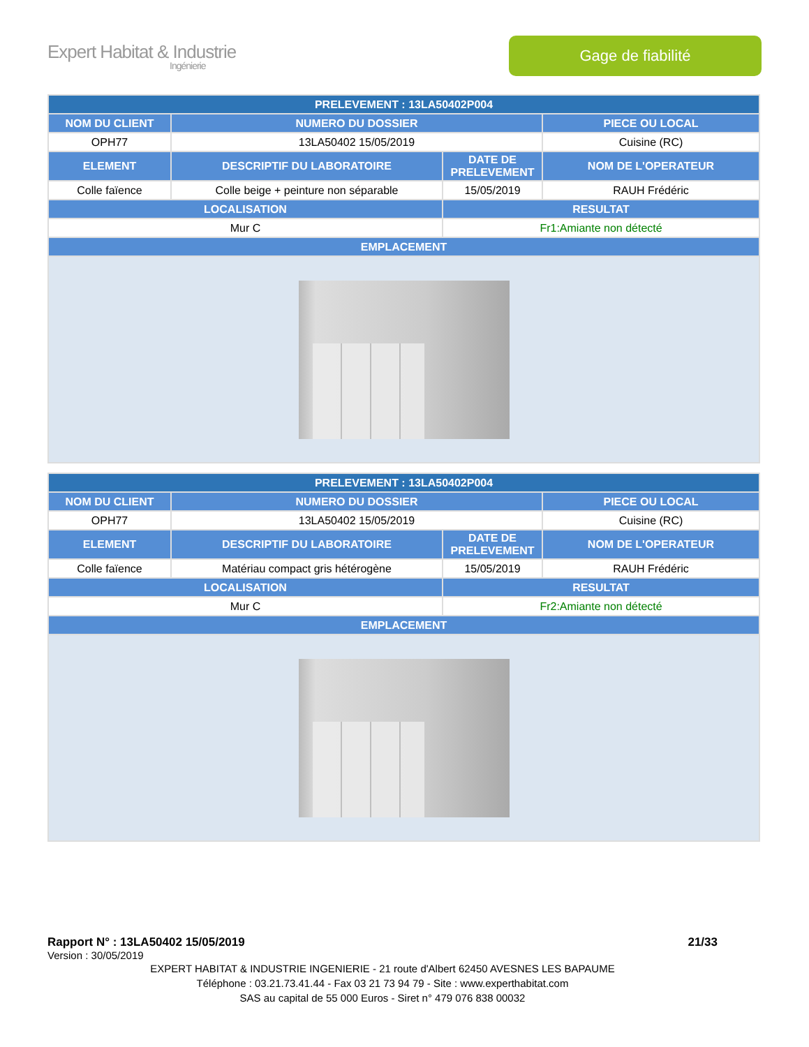Expert Habitat & Industrie
Ingénierie
Gage de fiabilité
| PRELEVEMENT : 13LA50402P004 | | | |
| --- | --- | --- | --- |
| NOM DU CLIENT | NUMERO DU DOSSIER | | PIECE OU LOCAL |
| OPH77 | 13LA50402 15/05/2019 | | Cuisine (RC) |
| ELEMENT | DESCRIPTIF DU LABORATOIRE | DATE DE PRELEVEMENT | NOM DE L'OPERATEUR |
| Colle faïence | Colle beige + peinture non séparable | 15/05/2019 | RAUH Frédéric |
| LOCALISATION | | RESULTAT | |
| Mur C | | Fr1:Amiante non détecté | |
| EMPLACEMENT | | | |
| PRELEVEMENT : 13LA50402P004 | | | |
| --- | --- | --- | --- |
| NOM DU CLIENT | NUMERO DU DOSSIER | | PIECE OU LOCAL |
| OPH77 | 13LA50402 15/05/2019 | | Cuisine (RC) |
| ELEMENT | DESCRIPTIF DU LABORATOIRE | DATE DE PRELEVEMENT | NOM DE L'OPERATEUR |
| Colle faïence | Matériau compact gris hétérogène | 15/05/2019 | RAUH Frédéric |
| LOCALISATION | | RESULTAT | |
| Mur C | | Fr2:Amiante non détecté | |
| EMPLACEMENT | | | |
Rapport N° : 13LA50402 15/05/2019 21/33
Version : 30/05/2019
EXPERT HABITAT & INDUSTRIE INGENIERIE - 21 route d'Albert 62450 AVESNES LES BAPAUME
Téléphone : 03.21.73.41.44 - Fax 03 21 73 94 79 - Site : www.experthabitat.com
SAS au capital de 55 000 Euros - Siret n° 479 076 838 00032